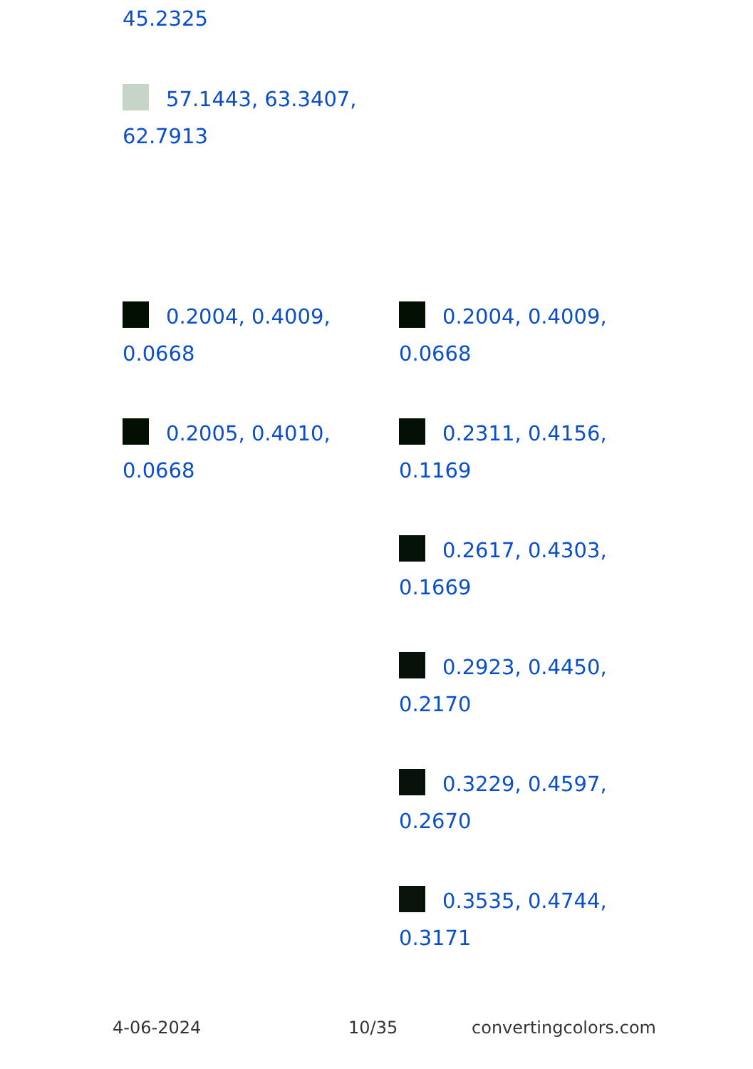45.2325
57.1443, 63.3407, 62.7913
0.2004, 0.4009, 0.0668
0.2004, 0.4009, 0.0668
0.2005, 0.4010, 0.0668
0.2311, 0.4156, 0.1169
0.2617, 0.4303, 0.1669
0.2923, 0.4450, 0.2170
0.3229, 0.4597, 0.2670
0.3535, 0.4744, 0.3171
4-06-2024 10/35 convertingcolors.com